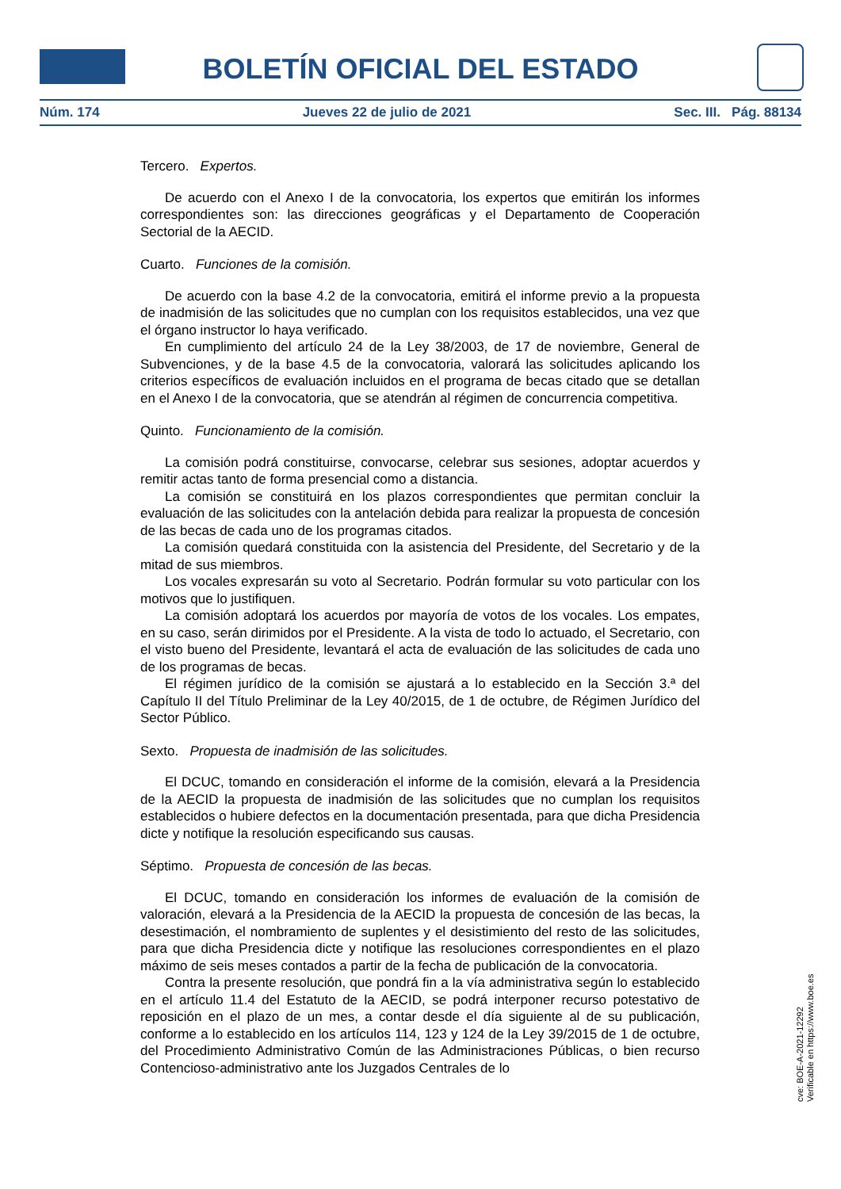BOLETÍN OFICIAL DEL ESTADO
Núm. 174 Jueves 22 de julio de 2021 Sec. III. Pág. 88134
Tercero. Expertos.
De acuerdo con el Anexo I de la convocatoria, los expertos que emitirán los informes correspondientes son: las direcciones geográficas y el Departamento de Cooperación Sectorial de la AECID.
Cuarto. Funciones de la comisión.
De acuerdo con la base 4.2 de la convocatoria, emitirá el informe previo a la propuesta de inadmisión de las solicitudes que no cumplan con los requisitos establecidos, una vez que el órgano instructor lo haya verificado.
En cumplimiento del artículo 24 de la Ley 38/2003, de 17 de noviembre, General de Subvenciones, y de la base 4.5 de la convocatoria, valorará las solicitudes aplicando los criterios específicos de evaluación incluidos en el programa de becas citado que se detallan en el Anexo I de la convocatoria, que se atendrán al régimen de concurrencia competitiva.
Quinto. Funcionamiento de la comisión.
La comisión podrá constituirse, convocarse, celebrar sus sesiones, adoptar acuerdos y remitir actas tanto de forma presencial como a distancia.
La comisión se constituirá en los plazos correspondientes que permitan concluir la evaluación de las solicitudes con la antelación debida para realizar la propuesta de concesión de las becas de cada uno de los programas citados.
La comisión quedará constituida con la asistencia del Presidente, del Secretario y de la mitad de sus miembros.
Los vocales expresarán su voto al Secretario. Podrán formular su voto particular con los motivos que lo justifiquen.
La comisión adoptará los acuerdos por mayoría de votos de los vocales. Los empates, en su caso, serán dirimidos por el Presidente. A la vista de todo lo actuado, el Secretario, con el visto bueno del Presidente, levantará el acta de evaluación de las solicitudes de cada uno de los programas de becas.
El régimen jurídico de la comisión se ajustará a lo establecido en la Sección 3.ª del Capítulo II del Título Preliminar de la Ley 40/2015, de 1 de octubre, de Régimen Jurídico del Sector Público.
Sexto. Propuesta de inadmisión de las solicitudes.
El DCUC, tomando en consideración el informe de la comisión, elevará a la Presidencia de la AECID la propuesta de inadmisión de las solicitudes que no cumplan los requisitos establecidos o hubiere defectos en la documentación presentada, para que dicha Presidencia dicte y notifique la resolución especificando sus causas.
Séptimo. Propuesta de concesión de las becas.
El DCUC, tomando en consideración los informes de evaluación de la comisión de valoración, elevará a la Presidencia de la AECID la propuesta de concesión de las becas, la desestimación, el nombramiento de suplentes y el desistimiento del resto de las solicitudes, para que dicha Presidencia dicte y notifique las resoluciones correspondientes en el plazo máximo de seis meses contados a partir de la fecha de publicación de la convocatoria.
Contra la presente resolución, que pondrá fin a la vía administrativa según lo establecido en el artículo 11.4 del Estatuto de la AECID, se podrá interponer recurso potestativo de reposición en el plazo de un mes, a contar desde el día siguiente al de su publicación, conforme a lo establecido en los artículos 114, 123 y 124 de la Ley 39/2015 de 1 de octubre, del Procedimiento Administrativo Común de las Administraciones Públicas, o bien recurso Contencioso-administrativo ante los Juzgados Centrales de lo
cve: BOE-A-2021-12292
Verificable en https://www.boe.es